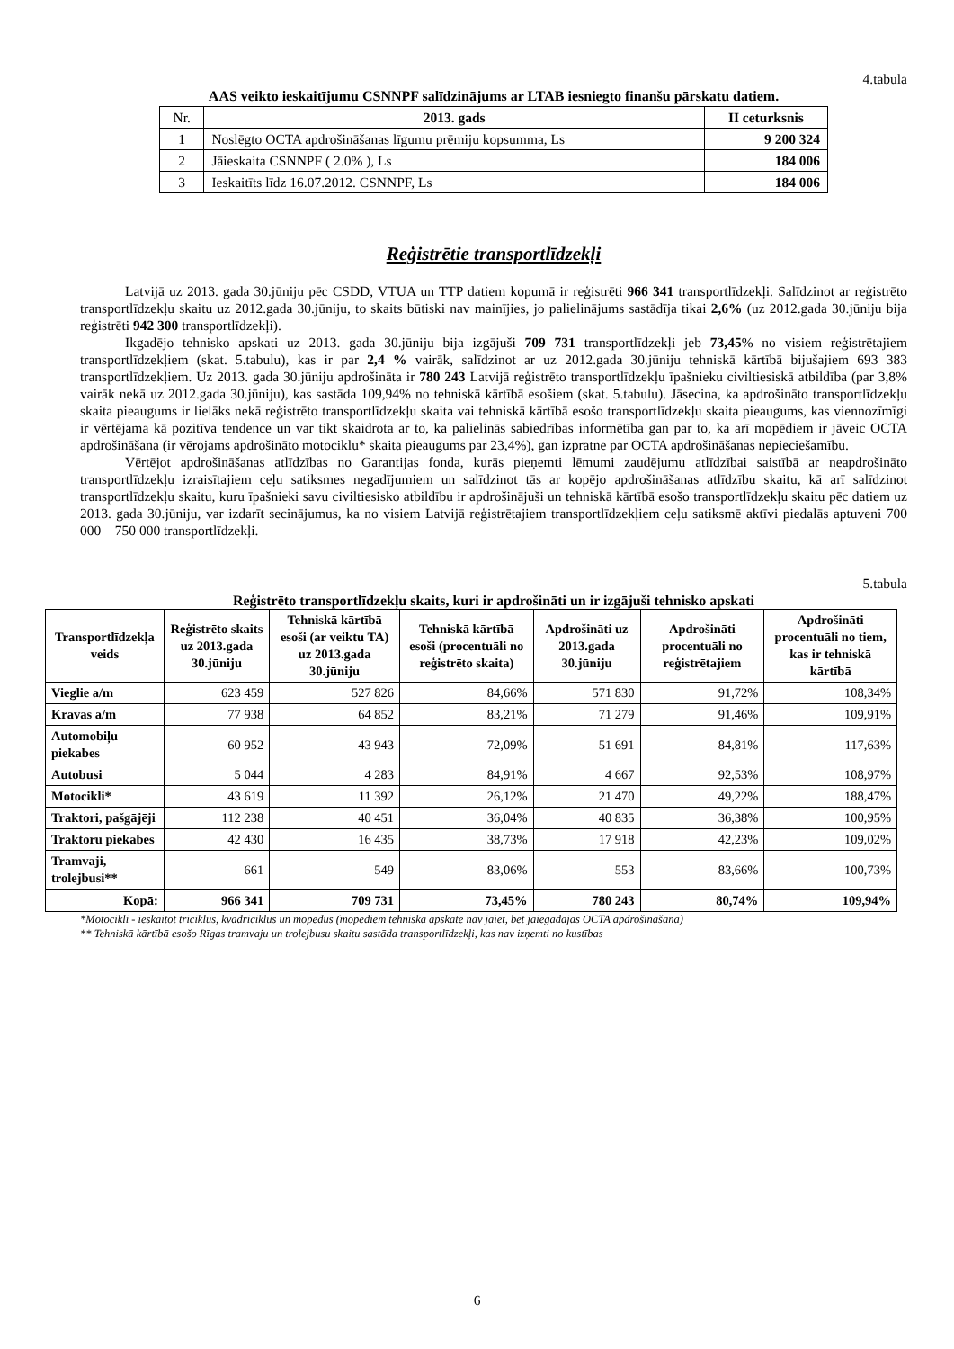4.tabula
AAS veikto ieskaitījumu CSNNPF salīdzinājums ar LTAB iesniegto finanšu pārskatu datiem.
| Nr. | 2013. gads | II ceturksnis |
| --- | --- | --- |
| 1 | Noslēgto OCTA apdrošināšanas līgumu prēmiju kopsumma, Ls | 9 200 324 |
| 2 | Jāieskaita CSNNPF ( 2.0% ), Ls | 184 006 |
| 3 | Ieskaitīts līdz 16.07.2012. CSNNPF, Ls | 184 006 |
Reģistrētie transportlīdzekļi
Latvijā uz 2013. gada 30.jūniju pēc CSDD, VTUA un TTP datiem kopumā ir reģistrēti 966 341 transportlīdzekļi. Salīdzinot ar reģistrēto transportlīdzekļu skaitu uz 2012.gada 30.jūniju, to skaits būtiski nav mainījies, jo palielinājums sastādīja tikai 2,6% (uz 2012.gada 30.jūniju bija reģistrēti 942 300 transportlīdzekļi).
Ikgadējo tehnisko apskati uz 2013. gada 30.jūniju bija izgājuši 709 731 transportlīdzekļi jeb 73,45% no visiem reģistrētajiem transportlīdzekļiem (skat. 5.tabulu), kas ir par 2,4 % vairāk, salīdzinot ar uz 2012.gada 30.jūniju tehniskā kārtībā bijušajiem 693 383 transportlīdzekļiem. Uz 2013. gada 30.jūniju apdrošināta ir 780 243 Latvijā reģistrēto transportlīdzekļu īpašnieku civiltiesiskā atbildība (par 3,8% vairāk nekā uz 2012.gada 30.jūniju), kas sastāda 109,94% no tehniskā kārtībā esošiem (skat. 5.tabulu). Jāsecina, ka apdrošināto transportlīdzekļu skaita pieaugums ir lielāks nekā reģistrēto transportlīdzekļu skaita vai tehniskā kārtībā esošo transportlīdzekļu skaita pieaugums, kas viennozīmīgi ir vērtējama kā pozitīva tendence un var tikt skaidrota ar to, ka palielinās sabiedrības informētība gan par to, ka arī mopēdiem ir jāveic OCTA apdrošināšana (ir vērojams apdrošināto motociklu* skaita pieaugums par 23,4%), gan izpratne par OCTA apdrošināšanas nepieciešamību.
Vērtējot apdrošināšanas atlīdzības no Garantijas fonda, kurās pieņemti lēmumi zaudējumu atlīdzībai saistībā ar neapdrošināto transportlīdzekļu izraisītajiem ceļu satiksmes negadījumiem un salīdzinot tās ar kopējo apdrošināšanas atlīdzību skaitu, kā arī salīdzinot transportlīdzekļu skaitu, kuru īpašnieki savu civiltiesisko atbildību ir apdrošinājuši un tehniskā kārtībā esošo transportlīdzekļu skaitu pēc datiem uz 2013. gada 30.jūniju, var izdarīt secinājumus, ka no visiem Latvijā reģistrētajiem transportlīdzekļiem ceļu satiksmē aktīvi piedalās aptuveni 700 000 – 750 000 transportlīdzekļi.
5.tabula
Reģistrēto transportlīdzekļu skaits, kuri ir apdrošināti un ir izgājuši tehnisko apskati
| Transportlīdzekļa veids | Reģistrēto skaits uz 2013.gada 30.jūniju | Tehniskā kārtībā esoši (ar veiktu TA) uz 2013.gada 30.jūniju | Tehniskā kārtībā esoši (procentuāli no reģistrēto skaita) | Apdrošināti uz 2013.gada 30.jūniju | Apdrošināti procentuāli no reģistrētajiem | Apdrošināti procentuāli no tiem, kas ir tehniskā kārtībā |
| --- | --- | --- | --- | --- | --- | --- |
| Vieglie a/m | 623 459 | 527 826 | 84,66% | 571 830 | 91,72% | 108,34% |
| Kravas a/m | 77 938 | 64 852 | 83,21% | 71 279 | 91,46% | 109,91% |
| Automobiļu piekabes | 60 952 | 43 943 | 72,09% | 51 691 | 84,81% | 117,63% |
| Autobusi | 5 044 | 4 283 | 84,91% | 4 667 | 92,53% | 108,97% |
| Motocikli* | 43 619 | 11 392 | 26,12% | 21 470 | 49,22% | 188,47% |
| Traktori, pašgājēji | 112 238 | 40 451 | 36,04% | 40 835 | 36,38% | 100,95% |
| Traktoru piekabes | 42 430 | 16 435 | 38,73% | 17 918 | 42,23% | 109,02% |
| Tramvaji, trolejbusi** | 661 | 549 | 83,06% | 553 | 83,66% | 100,73% |
| Kopā: | 966 341 | 709 731 | 73,45% | 780 243 | 80,74% | 109,94% |
*Motocikli - ieskaitot triciklus, kvadriciklus un mopēdus (mopēdiem tehniskā apskate nav jāiet, bet jāiegādājas OCTA apdrošināšana)
** Tehniskā kārtībā esošo Rīgas tramvaju un trolejbusu skaitu sastāda transportlīdzekļi, kas nav izņemti no kustības
6